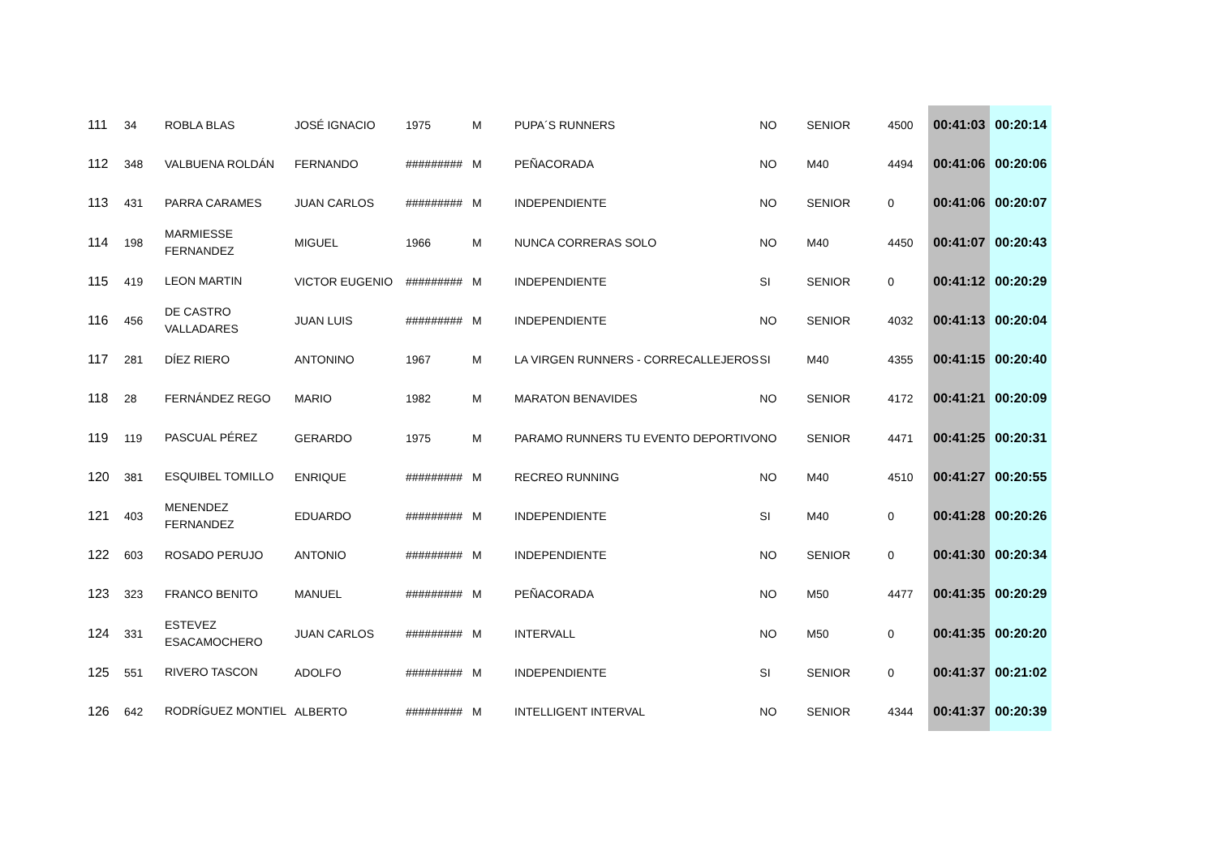| 111 | 34 | ROBLA BLAS | JOSÉ IGNACIO | 1975 | M | PUPA´S RUNNERS | NO | SENIOR | 4500 | 00:41:03 | 00:20:14 |
| 112 | 348 | VALBUENA ROLDÁN | FERNANDO | ######### | M | PEÑACORADA | NO | M40 | 4494 | 00:41:06 | 00:20:06 |
| 113 | 431 | PARRA CARAMES | JUAN CARLOS | ######### | M | INDEPENDIENTE | NO | SENIOR | 0 | 00:41:06 | 00:20:07 |
| 114 | 198 | MARMIESSE FERNANDEZ | MIGUEL | 1966 | M | NUNCA CORRERAS SOLO | NO | M40 | 4450 | 00:41:07 | 00:20:43 |
| 115 | 419 | LEON MARTIN | VICTOR EUGENIO | ######### | M | INDEPENDIENTE | SI | SENIOR | 0 | 00:41:12 | 00:20:29 |
| 116 | 456 | DE CASTRO VALLADARES | JUAN LUIS | ######### | M | INDEPENDIENTE | NO | SENIOR | 4032 | 00:41:13 | 00:20:04 |
| 117 | 281 | DÍEZ RIERO | ANTONINO | 1967 | M | LA VIRGEN RUNNERS - CORRECALLEJEROS | SI | M40 | 4355 | 00:41:15 | 00:20:40 |
| 118 | 28 | FERNÁNDEZ REGO | MARIO | 1982 | M | MARATON BENAVIDES | NO | SENIOR | 4172 | 00:41:21 | 00:20:09 |
| 119 | 119 | PASCUAL PÉREZ | GERARDO | 1975 | M | PARAMO RUNNERS TU EVENTO DEPORTIVO | NO | SENIOR | 4471 | 00:41:25 | 00:20:31 |
| 120 | 381 | ESQUIBEL TOMILLO | ENRIQUE | ######### | M | RECREO RUNNING | NO | M40 | 4510 | 00:41:27 | 00:20:55 |
| 121 | 403 | MENENDEZ FERNANDEZ | EDUARDO | ######### | M | INDEPENDIENTE | SI | M40 | 0 | 00:41:28 | 00:20:26 |
| 122 | 603 | ROSADO PERUJO | ANTONIO | ######### | M | INDEPENDIENTE | NO | SENIOR | 0 | 00:41:30 | 00:20:34 |
| 123 | 323 | FRANCO BENITO | MANUEL | ######### | M | PEÑACORADA | NO | M50 | 4477 | 00:41:35 | 00:20:29 |
| 124 | 331 | ESTEVEZ ESACAMOCHERO | JUAN CARLOS | ######### | M | INTERVALL | NO | M50 | 0 | 00:41:35 | 00:20:20 |
| 125 | 551 | RIVERO TASCON | ADOLFO | ######### | M | INDEPENDIENTE | SI | SENIOR | 0 | 00:41:37 | 00:21:02 |
| 126 | 642 | RODRÍGUEZ MONTIEL | ALBERTO | ######### | M | INTELLIGENT INTERVAL | NO | SENIOR | 4344 | 00:41:37 | 00:20:39 |